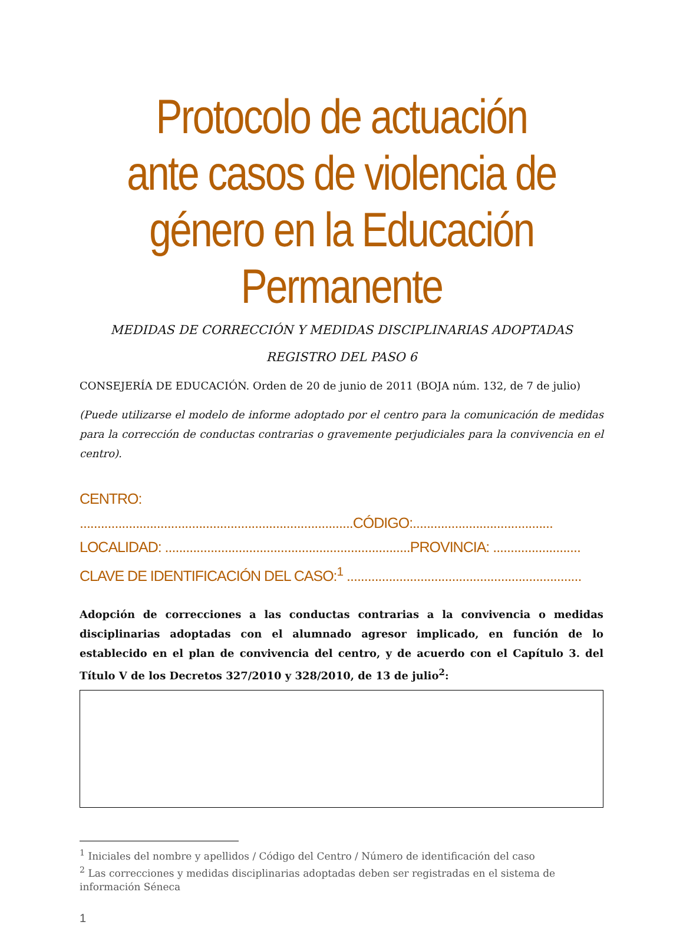Protocolo de actuación ante casos de violencia de género en la Educación Permanente
MEDIDAS DE CORRECCIÓN Y MEDIDAS DISCIPLINARIAS ADOPTADAS
REGISTRO DEL PASO 6
CONSEJERÍA DE EDUCACIÓN. Orden de 20 de junio de 2011 (BOJA núm. 132, de 7 de julio)
(Puede utilizarse el modelo de informe adoptado por el centro para la comunicación de medidas para la corrección de conductas contrarias o gravemente perjudiciales para la convivencia en el centro).
CENTRO: ..............................................................................CÓDIGO:........................................
LOCALIDAD: ......................................................................PROVINCIA: .........................
CLAVE DE IDENTIFICACIÓN DEL CASO:<sup>1</sup> ...................................................................
Adopción de correcciones a las conductas contrarias a la convivencia o medidas disciplinarias adoptadas con el alumnado agresor implicado, en función de lo establecido en el plan de convivencia del centro, y de acuerdo con el Capítulo 3. del Título V de los Decretos 327/2010 y 328/2010, de 13 de julio<sup>2</sup>:
<sup>1</sup> Iniciales del nombre y apellidos / Código del Centro / Número de identificación del caso
<sup>2</sup> Las correcciones y medidas disciplinarias adoptadas deben ser registradas en el sistema de información Séneca
1